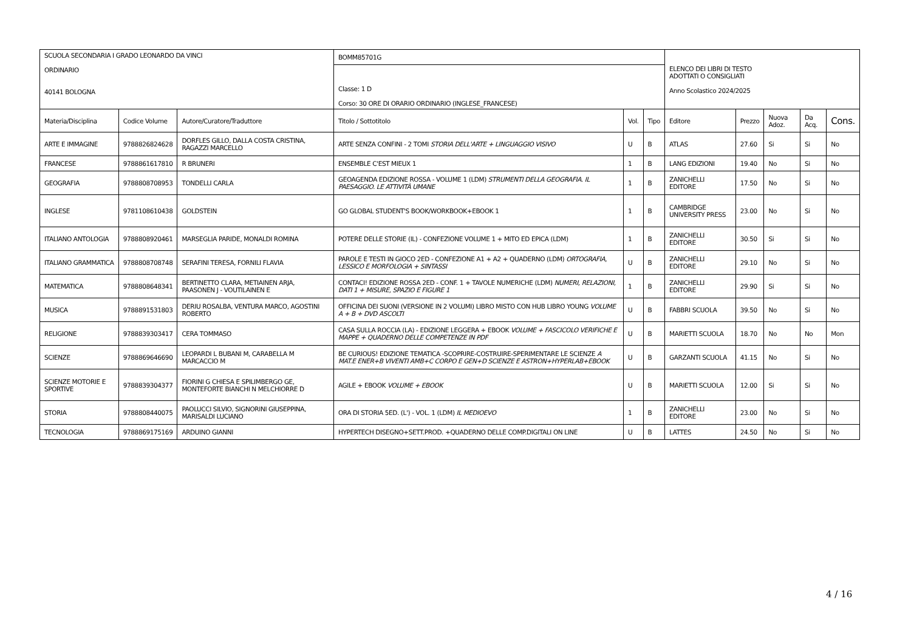| SCUOLA SECONDARIA I GRADO LEONARDO DA VINCI ORDINARIO 40141 BOLOGNA | | | BOMM85701G | | | ELENCO DEI LIBRI DI TESTO ADOTTATI O CONSIGLIATI Anno Scolastico 2024/2025 | | | | |
| | | | Classe: 1 D Corso: 30 ORE DI ORARIO ORDINARIO (INGLESE_FRANCESE) | | | | | | | |
| Materia/Disciplina | Codice Volume | Autore/Curatore/Traduttore | Titolo / Sottotitolo | Vol. | Tipo | Editore | Prezzo | Nuova Adoz. | Da Acq. | Cons. |
| ARTE E IMMAGINE | 9788826824628 | DORFLES GILLO, DALLA COSTA CRISTINA, RAGAZZI MARCELLO | ARTE SENZA CONFINI - 2 TOMI STORIA DELL'ARTE + LINGUAGGIO VISIVO | U | B | ATLAS | 27.60 | Si | Si | No |
| FRANCESE | 9788861617810 | R BRUNERI | ENSEMBLE C'EST MIEUX 1 | 1 | B | LANG EDIZIONI | 19.40 | No | Si | No |
| GEOGRAFIA | 9788808708953 | TONDELLI CARLA | GEOAGENDA EDIZIONE ROSSA - VOLUME 1 (LDM) STRUMENTI DELLA GEOGRAFIA. IL PAESAGGIO. LE ATTIVITÀ UMANE | 1 | B | ZANICHELLI EDITORE | 17.50 | No | Si | No |
| INGLESE | 9781108610438 | GOLDSTEIN | GO GLOBAL STUDENT'S BOOK/WORKBOOK+EBOOK 1 | 1 | B | CAMBRIDGE UNIVERSITY PRESS | 23.00 | No | Si | No |
| ITALIANO ANTOLOGIA | 9788808920461 | MARSEGLIA PARIDE, MONALDI ROMINA | POTERE DELLE STORIE (IL) - CONFEZIONE VOLUME 1 + MITO ED EPICA (LDM) | 1 | B | ZANICHELLI EDITORE | 30.50 | Si | Si | No |
| ITALIANO GRAMMATICA | 9788808708748 | SERAFINI TERESA, FORNILI FLAVIA | PAROLE E TESTI IN GIOCO 2ED - CONFEZIONE A1 + A2 + QUADERNO (LDM) ORTOGRAFIA, LESSICO E MORFOLOGIA + SINTASSI | U | B | ZANICHELLI EDITORE | 29.10 | No | Si | No |
| MATEMATICA | 9788808648341 | BERTINETTO CLARA, METIAINEN ARJA, PAASONEN J - VOUTILAINEN E | CONTACI! EDIZIONE ROSSA 2ED - CONF. 1 + TAVOLE NUMERICHE (LDM) NUMERI, RELAZIONI, DATI 1 + MISURE, SPAZIO E FIGURE 1 | 1 | B | ZANICHELLI EDITORE | 29.90 | Si | Si | No |
| MUSICA | 9788891531803 | DERIU ROSALBA, VENTURA MARCO, AGOSTINI ROBERTO | OFFICINA DEI SUONI (VERSIONE IN 2 VOLUMI) LIBRO MISTO CON HUB LIBRO YOUNG VOLUME A + B + DVD ASCOLTI | U | B | FABBRI SCUOLA | 39.50 | No | Si | No |
| RELIGIONE | 9788839303417 | CERA TOMMASO | CASA SULLA ROCCIA (LA) - EDIZIONE LEGGERA + EBOOK VOLUME + FASCICOLO VERIFICHE E MAPPE + QUADERNO DELLE COMPETENZE IN PDF | U | B | MARIETTI SCUOLA | 18.70 | No | No | Mon |
| SCIENZE | 9788869646690 | LEOPARDI L BUBANI M, CARABELLA M MARCACCIO M | BE CURIOUS! EDIZIONE TEMATICA -SCOPRIRE-COSTRUIRE-SPERIMENTARE LE SCIENZE A MAT.E ENER+B VIVENTI AMB+C CORPO E GEN+D SCIENZE E ASTRON+HYPERLAB+EBOOK | U | B | GARZANTI SCUOLA | 41.15 | No | Si | No |
| SCIENZE MOTORIE E SPORTIVE | 9788839304377 | FIORINI G CHIESA E SPILIMBERGO GE, MONTEFORTE BIANCHI N MELCHIORRE D | AGILE + EBOOK VOLUME + EBOOK | U | B | MARIETTI SCUOLA | 12.00 | Si | Si | No |
| STORIA | 9788808440075 | PAOLUCCI SILVIO, SIGNORINI GIUSEPPINA, MARISALDI LUCIANO | ORA DI STORIA 5ED. (L') - VOL. 1 (LDM) IL MEDIOEVO | 1 | B | ZANICHELLI EDITORE | 23.00 | No | Si | No |
| TECNOLOGIA | 9788869175169 | ARDUINO GIANNI | HYPERTECH DISEGNO+SETT.PROD. +QUADERNO DELLE COMP.DIGITALI ON LINE | U | B | LATTES | 24.50 | No | Si | No |
4 / 16